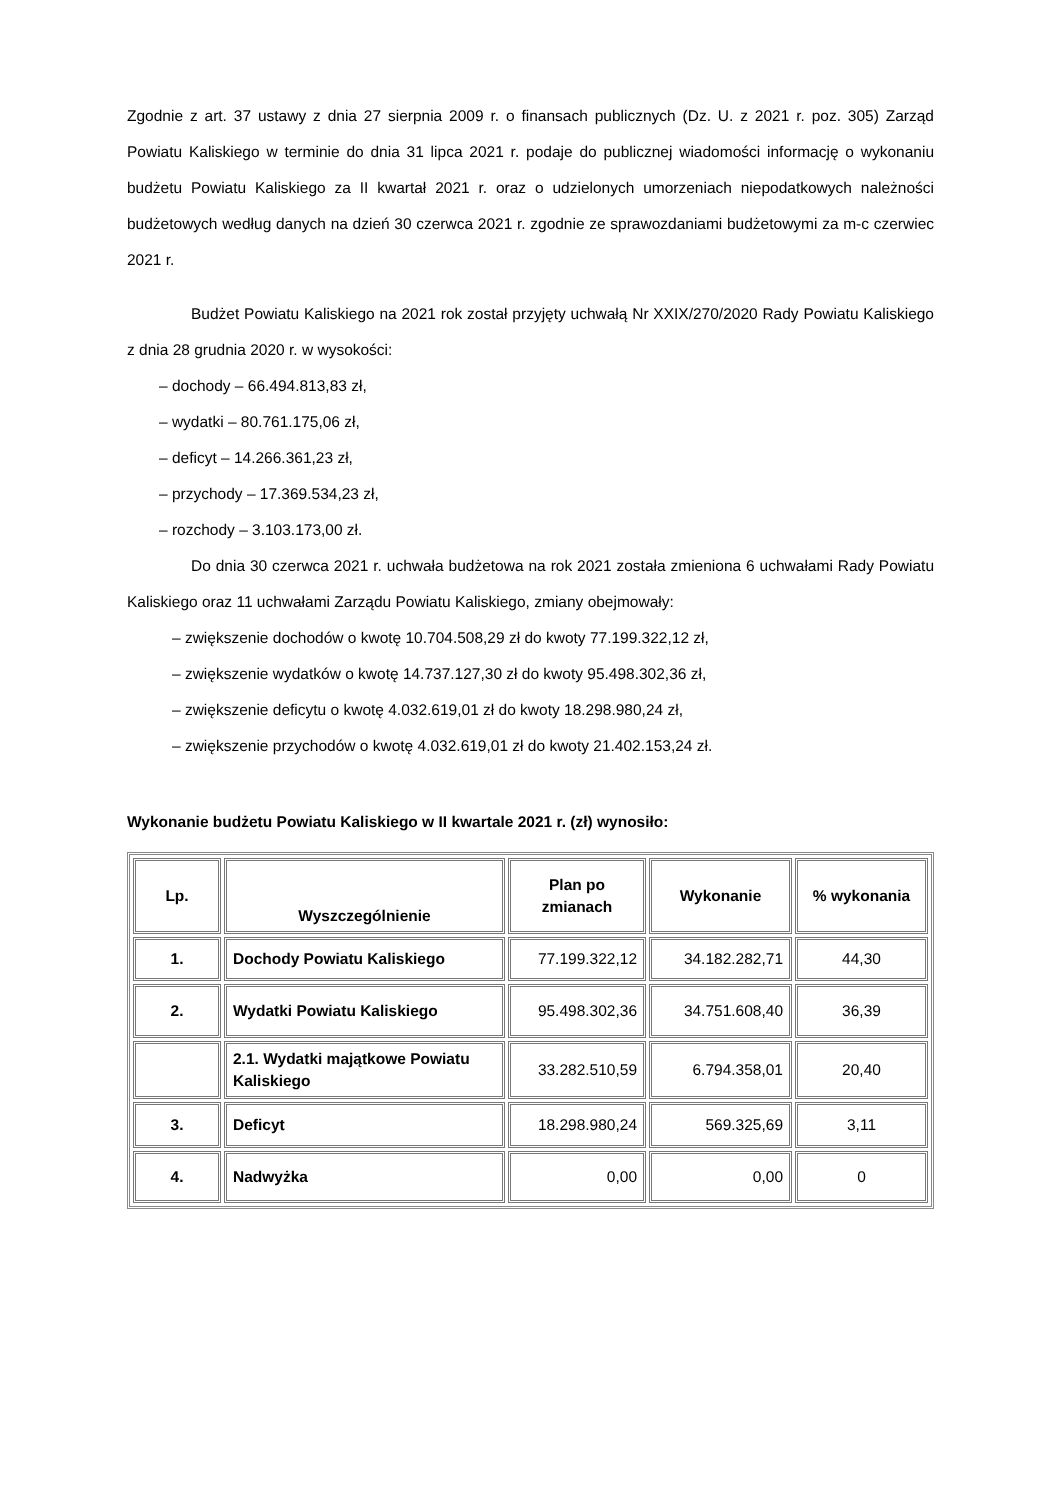Zgodnie z art. 37 ustawy z dnia 27 sierpnia 2009 r. o finansach publicznych (Dz. U. z 2021 r. poz. 305) Zarząd Powiatu Kaliskiego w terminie do dnia 31 lipca 2021 r. podaje do publicznej wiadomości informację o wykonaniu budżetu Powiatu Kaliskiego za II kwartał 2021 r. oraz o udzielonych umorzeniach niepodatkowych należności budżetowych według danych na dzień 30 czerwca 2021 r. zgodnie ze sprawozdaniami budżetowymi za m-c czerwiec 2021 r.
Budżet Powiatu Kaliskiego na 2021 rok został przyjęty uchwałą Nr XXIX/270/2020 Rady Powiatu Kaliskiego z dnia 28 grudnia 2020 r. w wysokości:
– dochody – 66.494.813,83 zł,
– wydatki – 80.761.175,06 zł,
– deficyt – 14.266.361,23 zł,
– przychody – 17.369.534,23 zł,
– rozchody – 3.103.173,00 zł.
Do dnia 30 czerwca 2021 r. uchwała budżetowa na rok 2021 została zmieniona 6 uchwałami Rady Powiatu Kaliskiego oraz 11 uchwałami Zarządu Powiatu Kaliskiego, zmiany obejmowały:
– zwiększenie dochodów o kwotę 10.704.508,29 zł do kwoty 77.199.322,12 zł,
– zwiększenie wydatków o kwotę 14.737.127,30 zł do kwoty 95.498.302,36 zł,
– zwiększenie deficytu o kwotę 4.032.619,01 zł do kwoty 18.298.980,24 zł,
– zwiększenie przychodów o kwotę 4.032.619,01 zł do kwoty 21.402.153,24 zł.
Wykonanie budżetu Powiatu Kaliskiego w II kwartale 2021 r. (zł) wynosiło:
| Lp. | Wyszczególnienie | Plan po zmianach | Wykonanie | % wykonania |
| --- | --- | --- | --- | --- |
| 1. | Dochody Powiatu Kaliskiego | 77.199.322,12 | 34.182.282,71 | 44,30 |
| 2. | Wydatki Powiatu Kaliskiego | 95.498.302,36 | 34.751.608,40 | 36,39 |
| | 2.1. Wydatki majątkowe Powiatu Kaliskiego | 33.282.510,59 | 6.794.358,01 | 20,40 |
| 3. | Deficyt | 18.298.980,24 | 569.325,69 | 3,11 |
| 4. | Nadwyżka | 0,00 | 0,00 | 0 |